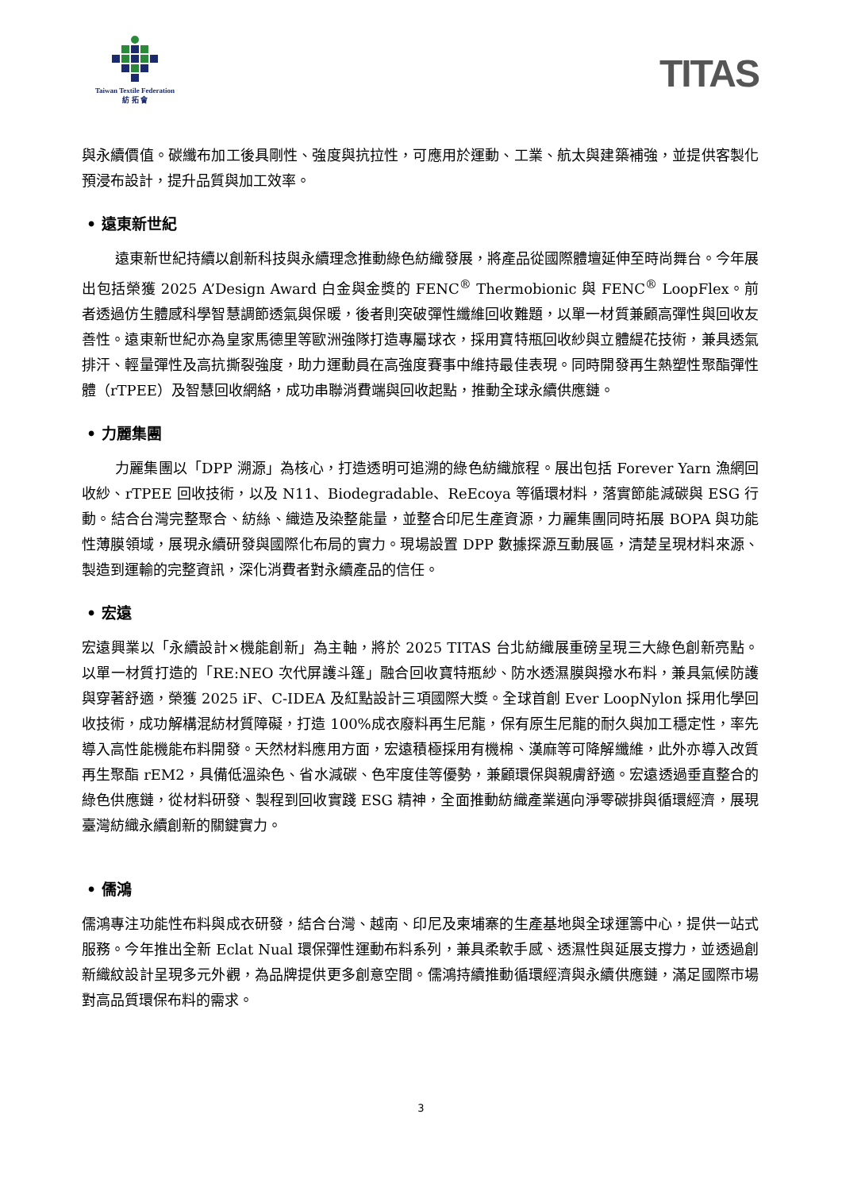Taiwan Textile Federation
紡 拓 會
TITAS
與永續價值。碳纖布加工後具剛性、強度與抗拉性，可應用於運動、工業、航太與建築補強，並提供客製化預浸布設計，提升品質與加工效率。
• 遠東新世紀
遠東新世紀持續以創新科技與永續理念推動綠色紡織發展，將產品從國際體壇延伸至時尚舞台。今年展出包括榮獲 2025 A’Design Award 白金與金獎的 FENC<sup>®</sup> Thermobionic 與 FENC<sup>®</sup> LoopFlex。前者透過仿生體感科學智慧調節透氣與保暖，後者則突破彈性纖維回收難題，以單一材質兼顧高彈性與回收友善性。遠東新世紀亦為皇家馬德里等歐洲強隊打造專屬球衣，採用寶特瓶回收紗與立體緹花技術，兼具透氣排汗、輕量彈性及高抗撕裂強度，助力運動員在高強度賽事中維持最佳表現。同時開發再生熱塑性聚酯彈性體（rTPEE）及智慧回收網絡，成功串聯消費端與回收起點，推動全球永續供應鏈。
• 力麗集團
力麗集團以「DPP 溯源」為核心，打造透明可追溯的綠色紡織旅程。展出包括 Forever Yarn 漁網回收紗、rTPEE 回收技術，以及 N11、Biodegradable、ReEcoya 等循環材料，落實節能減碳與 ESG 行動。結合台灣完整聚合、紡絲、織造及染整能量，並整合印尼生產資源，力麗集團同時拓展 BOPA 與功能性薄膜領域，展現永續研發與國際化布局的實力。現場設置 DPP 數據探源互動展區，清楚呈現材料來源、製造到運輸的完整資訊，深化消費者對永續產品的信任。
• 宏遠
宏遠興業以「永續設計×機能創新」為主軸，將於 2025 TITAS 台北紡織展重磅呈現三大綠色創新亮點。以單一材質打造的「RE:NEO 次代屏護斗篷」融合回收寶特瓶紗、防水透濕膜與撥水布料，兼具氣候防護與穿著舒適，榮獲 2025 iF、C-IDEA 及紅點設計三項國際大獎。全球首創 Ever LoopNylon 採用化學回收技術，成功解構混紡材質障礙，打造 100%成衣廢料再生尼龍，保有原生尼龍的耐久與加工穩定性，率先導入高性能機能布料開發。天然材料應用方面，宏遠積極採用有機棉、漢麻等可降解纖維，此外亦導入改質再生聚酯 rEM2，具備低溫染色、省水減碳、色牢度佳等優勢，兼顧環保與親膚舒適。宏遠透過垂直整合的綠色供應鏈，從材料研發、製程到回收實踐 ESG 精神，全面推動紡織產業邁向淨零碳排與循環經濟，展現臺灣紡織永續創新的關鍵實力。
• 儒鴻
儒鴻專注功能性布料與成衣研發，結合台灣、越南、印尼及柬埔寨的生產基地與全球運籌中心，提供一站式服務。今年推出全新 Eclat Nual 環保彈性運動布料系列，兼具柔軟手感、透濕性與延展支撐力，並透過創新織紋設計呈現多元外觀，為品牌提供更多創意空間。儒鴻持續推動循環經濟與永續供應鏈，滿足國際市場對高品質環保布料的需求。
3